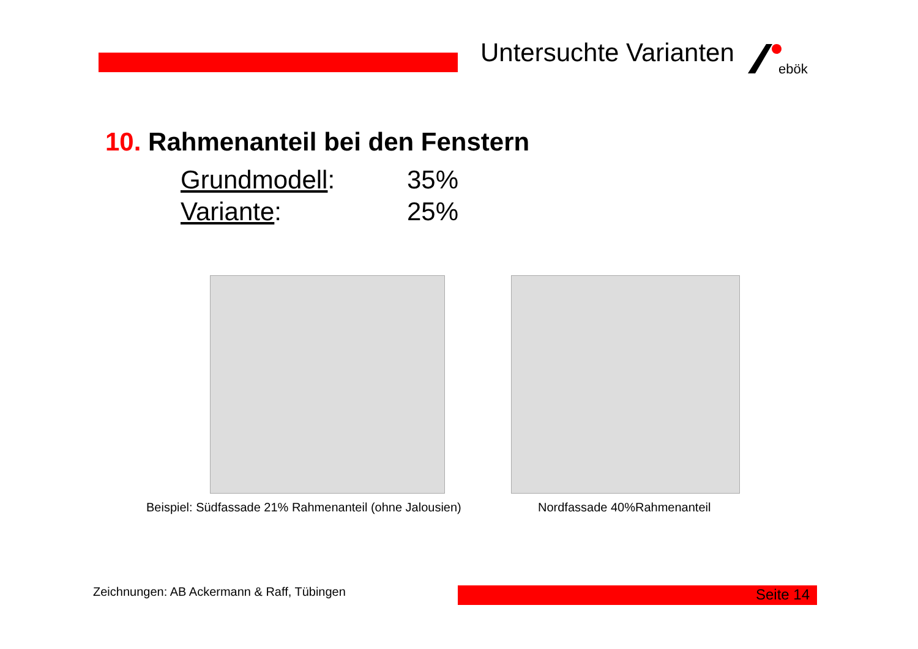Untersuchte Varianten
ebök
10. Rahmenanteil bei den Fenstern
Grundmodell: 35%
Variante: 25%
Beispiel: Südfassade 21% Rahmenanteil (ohne Jalousien)
Nordfassade 40%Rahmenanteil
Zeichnungen: AB Ackermann & Raff, Tübingen
Seite 14